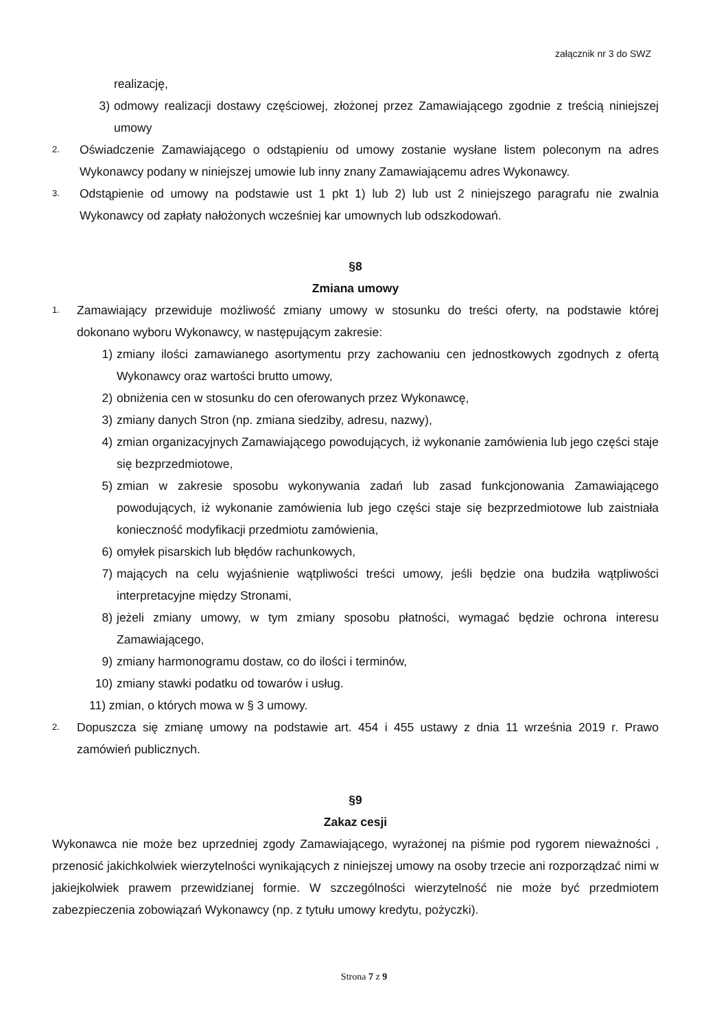załącznik nr 3 do SWZ
realizację,
3) odmowy realizacji dostawy częściowej, złożonej przez Zamawiającego zgodnie z treścią niniejszej umowy
2.
Oświadczenie Zamawiającego o odstąpieniu od umowy zostanie wysłane listem poleconym na adres Wykonawcy podany w niniejszej umowie lub inny znany Zamawiającemu adres Wykonawcy.
3.
Odstąpienie od umowy na podstawie ust 1 pkt 1) lub 2) lub ust 2 niniejszego paragrafu nie zwalnia Wykonawcy od zapłaty nałożonych wcześniej kar umownych lub odszkodowań.
§8
Zmiana umowy
1.
Zamawiający przewiduje możliwość zmiany umowy w stosunku do treści oferty, na podstawie której dokonano wyboru Wykonawcy, w następującym zakresie:
1) zmiany ilości zamawianego asortymentu przy zachowaniu cen jednostkowych zgodnych z ofertą Wykonawcy oraz wartości brutto umowy,
2) obniżenia cen w stosunku do cen oferowanych przez Wykonawcę,
3) zmiany danych Stron (np. zmiana siedziby, adresu, nazwy),
4) zmian organizacyjnych Zamawiającego powodujących, iż wykonanie zamówienia lub jego części staje się bezprzedmiotowe,
5) zmian w zakresie sposobu wykonywania zadań lub zasad funkcjonowania Zamawiającego powodujących, iż wykonanie zamówienia lub jego części staje się bezprzedmiotowe lub zaistniała konieczność modyfikacji przedmiotu zamówienia,
6) omyłek pisarskich lub błędów rachunkowych,
7) mających na celu wyjaśnienie wątpliwości treści umowy, jeśli będzie ona budziła wątpliwości interpretacyjne między Stronami,
8) jeżeli zmiany umowy, w tym zmiany sposobu płatności, wymagać będzie ochrona interesu Zamawiającego,
9) zmiany harmonogramu dostaw, co do ilości i terminów,
10) zmiany stawki podatku od towarów i usług.
11) zmian, o których mowa w § 3 umowy.
2.
Dopuszcza się zmianę umowy na podstawie art. 454 i 455 ustawy z dnia 11 września 2019 r. Prawo zamówień publicznych.
§9
Zakaz cesji
Wykonawca nie może bez uprzedniej zgody Zamawiającego, wyrażonej na piśmie pod rygorem nieważności , przenosić jakichkolwiek wierzytelności wynikających z niniejszej umowy na osoby trzecie ani rozporządzać nimi w jakiejkolwiek prawem przewidzianej formie. W szczególności wierzytelność nie może być przedmiotem zabezpieczenia zobowiązań Wykonawcy (np. z tytułu umowy kredytu, pożyczki).
Strona 7 z 9